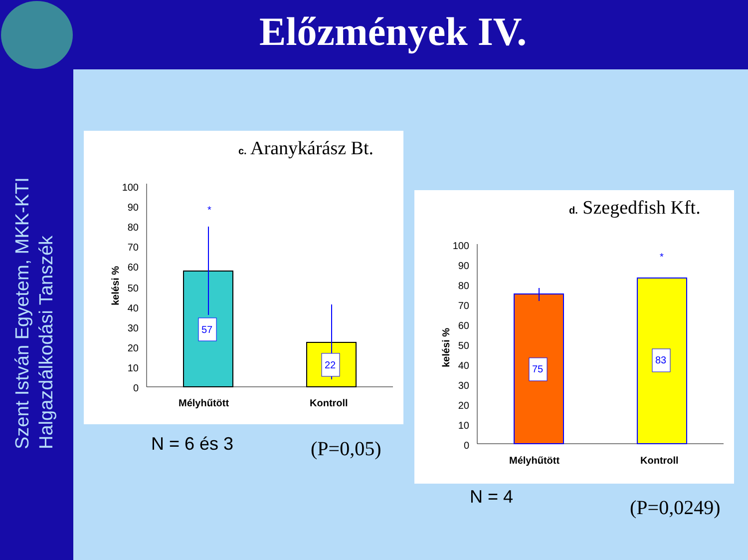Előzmények IV.
Szent István Egyetem, MKK-KTI
Halgazdálkodási Tanszék
c. Aranykárász Bt.
kelési %
100
90
80
70
60
50
40
30
20
10
0
*
57
22
Mélyhűtött
Kontroll
d. Szegedfish Kft.
kelési %
100
90
80
70
60
50
40
30
20
10
0
*
75
83
Mélyhűtött
Kontroll
N = 6 és 3 (P=0,05)
N = 4 (P=0,0249)